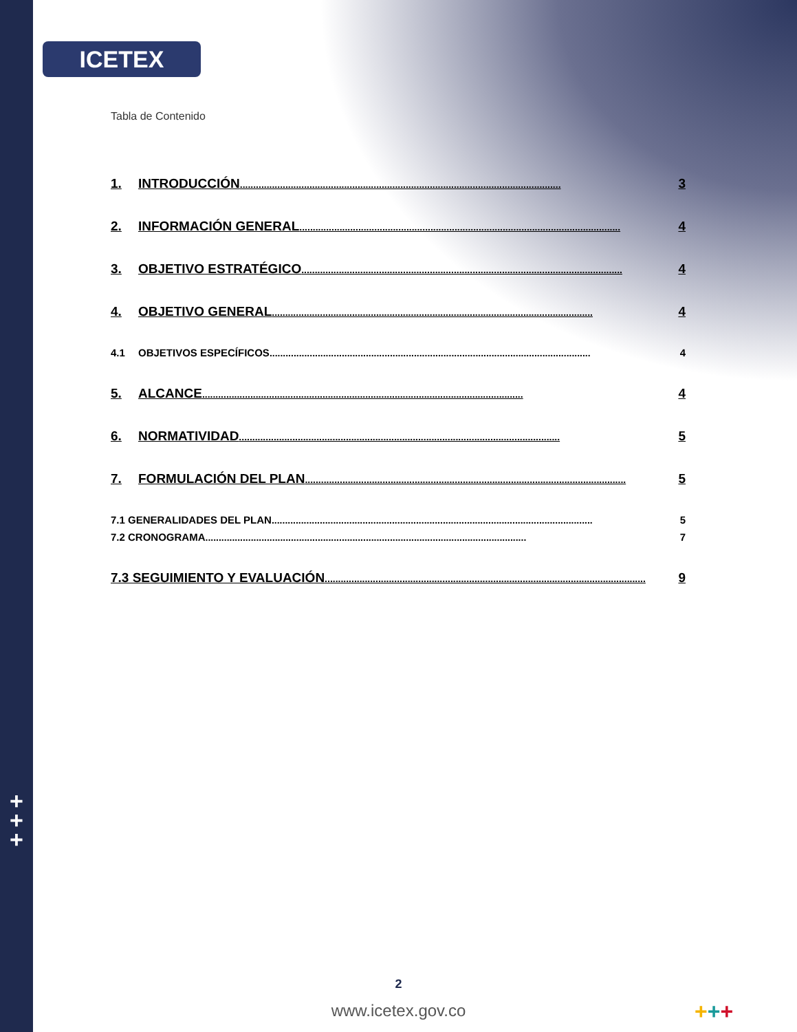+
+
+
ICETEX
Tabla de Contenido
1. INTRODUCCIÓN........................................................................................................................ 3
2. INFORMACIÓN GENERAL........................................................................................................................ 4
3. OBJETIVO ESTRATÉGICO........................................................................................................................ 4
4. OBJETIVO GENERAL........................................................................................................................ 4
4.1 OBJETIVOS ESPECÍFICOS........................................................................................................................ 4
5. ALCANCE........................................................................................................................ 4
6. NORMATIVIDAD........................................................................................................................ 5
7. FORMULACIÓN DEL PLAN........................................................................................................................ 5
7.1 GENERALIDADES DEL PLAN........................................................................................................................ 5
7.2 CRONOGRAMA........................................................................................................................ 7
7.3 SEGUIMIENTO Y EVALUACIÓN........................................................................................................................ 9
2
www.icetex.gov.co +++